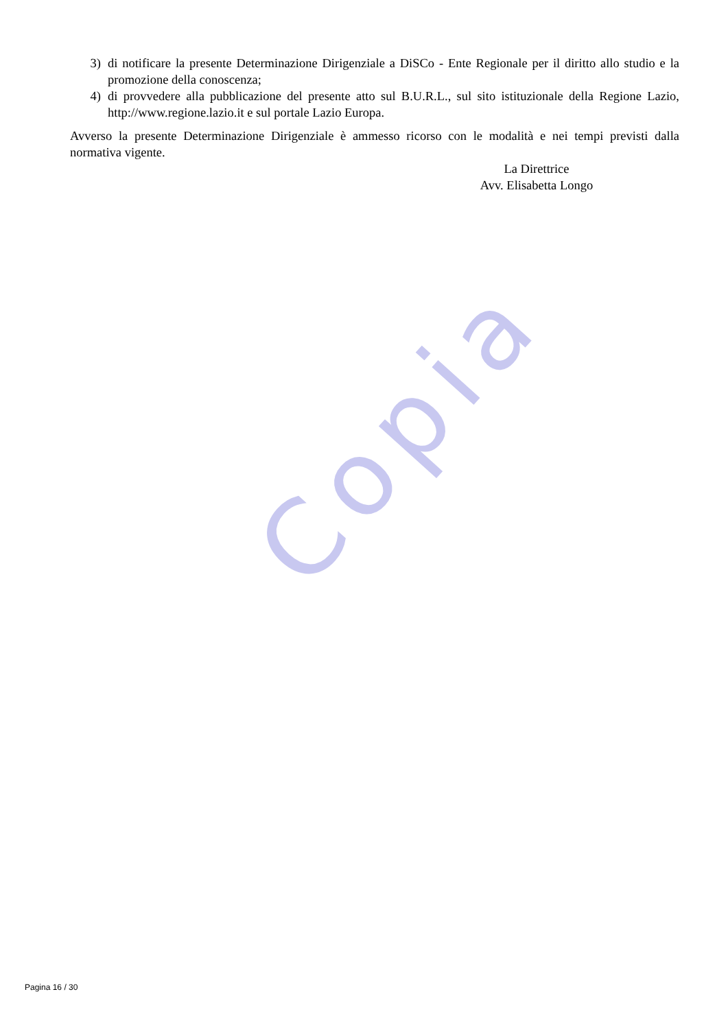Copia
3) di notificare la presente Determinazione Dirigenziale a DiSCo - Ente Regionale per il diritto allo studio e la promozione della conoscenza;
4) di provvedere alla pubblicazione del presente atto sul B.U.R.L., sul sito istituzionale della Regione Lazio, http://www.regione.lazio.it e sul portale Lazio Europa.
Avverso la presente Determinazione Dirigenziale è ammesso ricorso con le modalità e nei tempi previsti dalla normativa vigente.
La Direttrice
Avv. Elisabetta Longo
Pagina 16 / 30